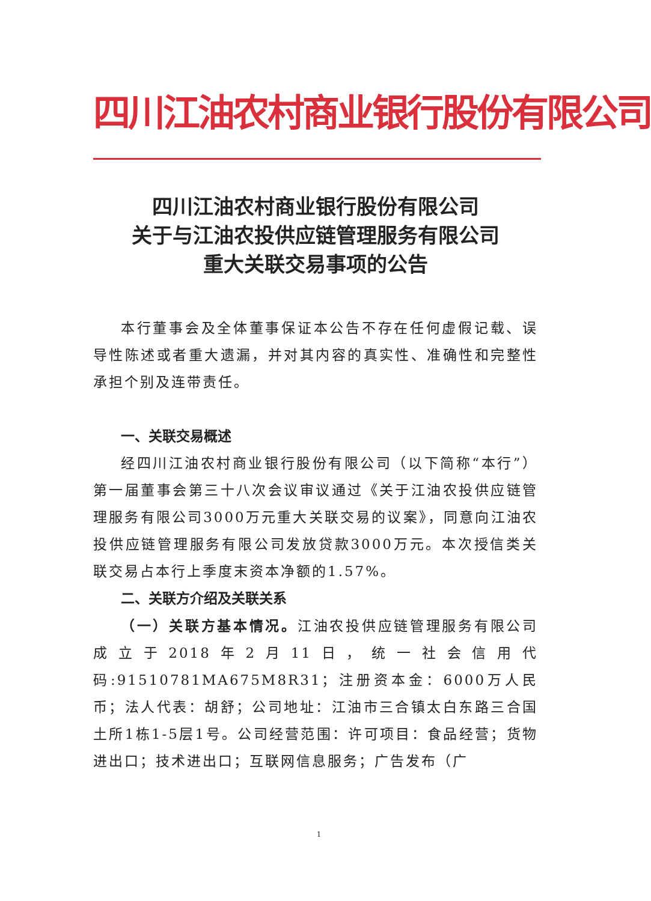四川江油农村商业银行股份有限公司
四川江油农村商业银行股份有限公司
关于与江油农投供应链管理服务有限公司
重大关联交易事项的公告
本行董事会及全体董事保证本公告不存在任何虚假记载、误导性陈述或者重大遗漏，并对其内容的真实性、准确性和完整性承担个别及连带责任。
一、关联交易概述
经四川江油农村商业银行股份有限公司（以下简称“本行”）第一届董事会第三十八次会议审议通过《关于江油农投供应链管理服务有限公司3000万元重大关联交易的议案》，同意向江油农投供应链管理服务有限公司发放贷款3000万元。本次授信类关联交易占本行上季度末资本净额的1.57%。
二、关联方介绍及关联关系
（一）关联方基本情况。江油农投供应链管理服务有限公司成立于2018年2月11日，统一社会信用代码:91510781MA675M8R31；注册资本金：6000万人民币；法人代表：胡舒；公司地址：江油市三合镇太白东路三合国土所1栋1-5层1号。公司经营范围：许可项目：食品经营；货物进出口；技术进出口；互联网信息服务；广告发布（广
1